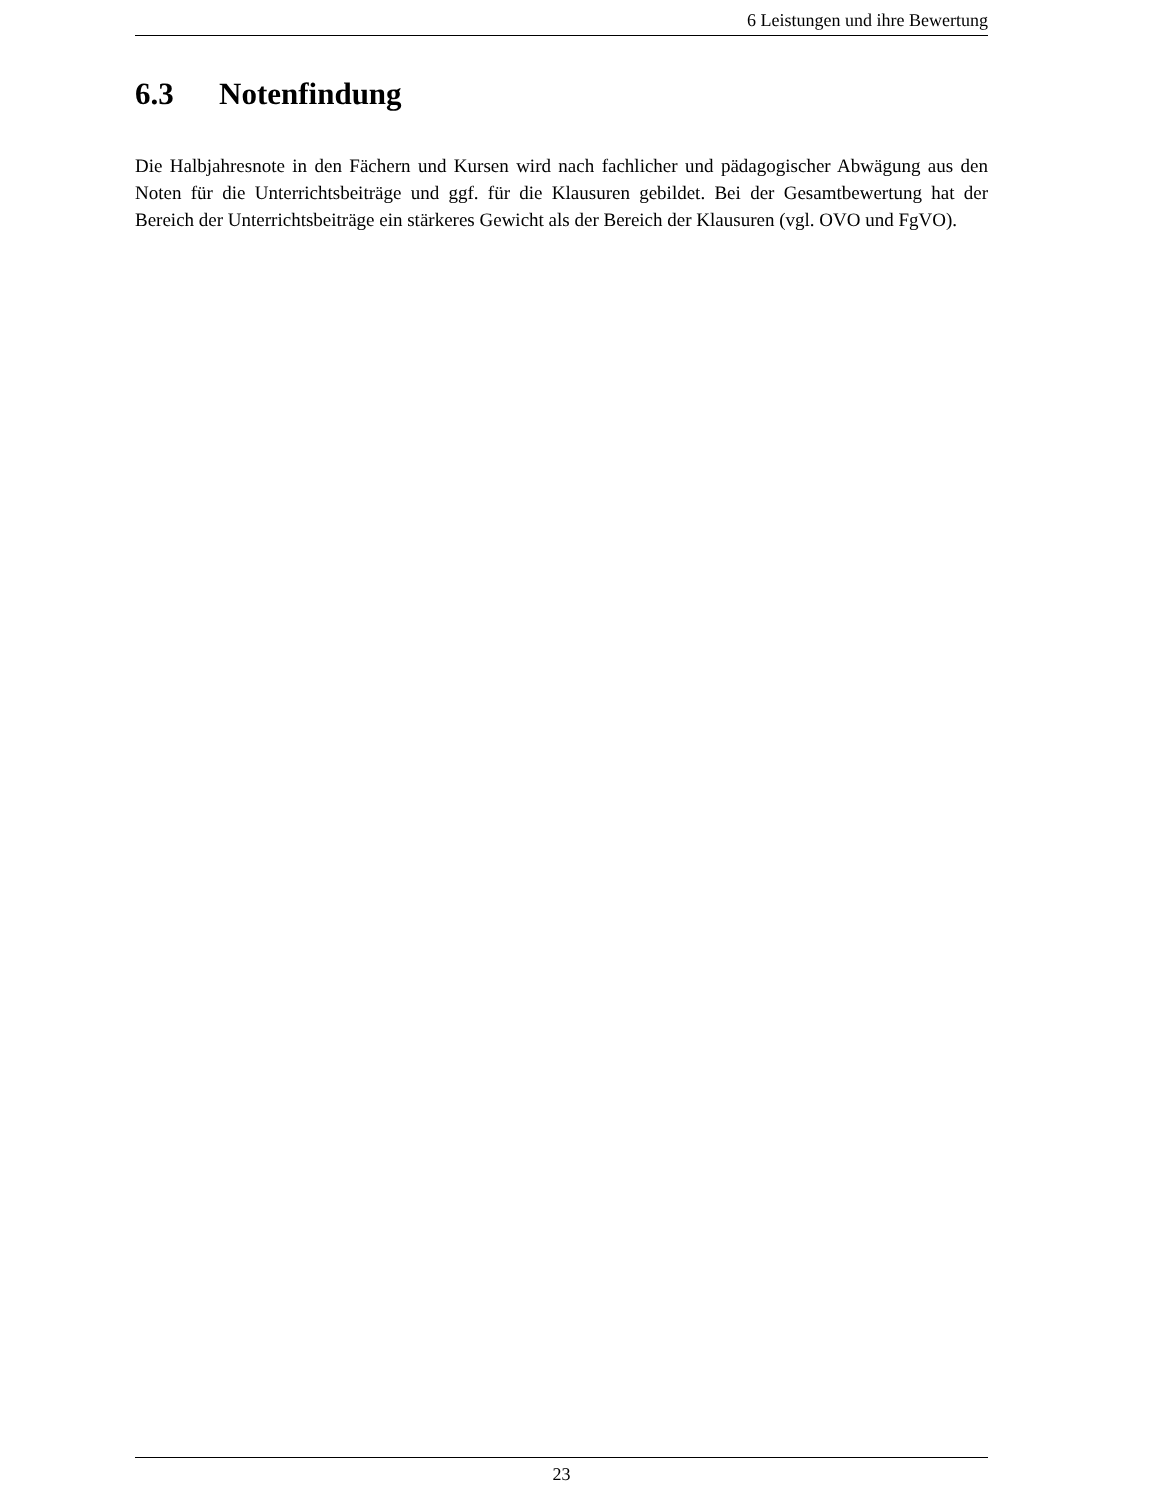6 Leistungen und ihre Bewertung
6.3 Notenfindung
Die Halbjahresnote in den Fächern und Kursen wird nach fachlicher und pädagogischer Abwägung aus den Noten für die Unterrichtsbeiträge und ggf. für die Klausuren gebildet. Bei der Gesamtbewertung hat der Bereich der Unterrichtsbeiträge ein stärkeres Gewicht als der Bereich der Klausuren (vgl. OVO und FgVO).
23